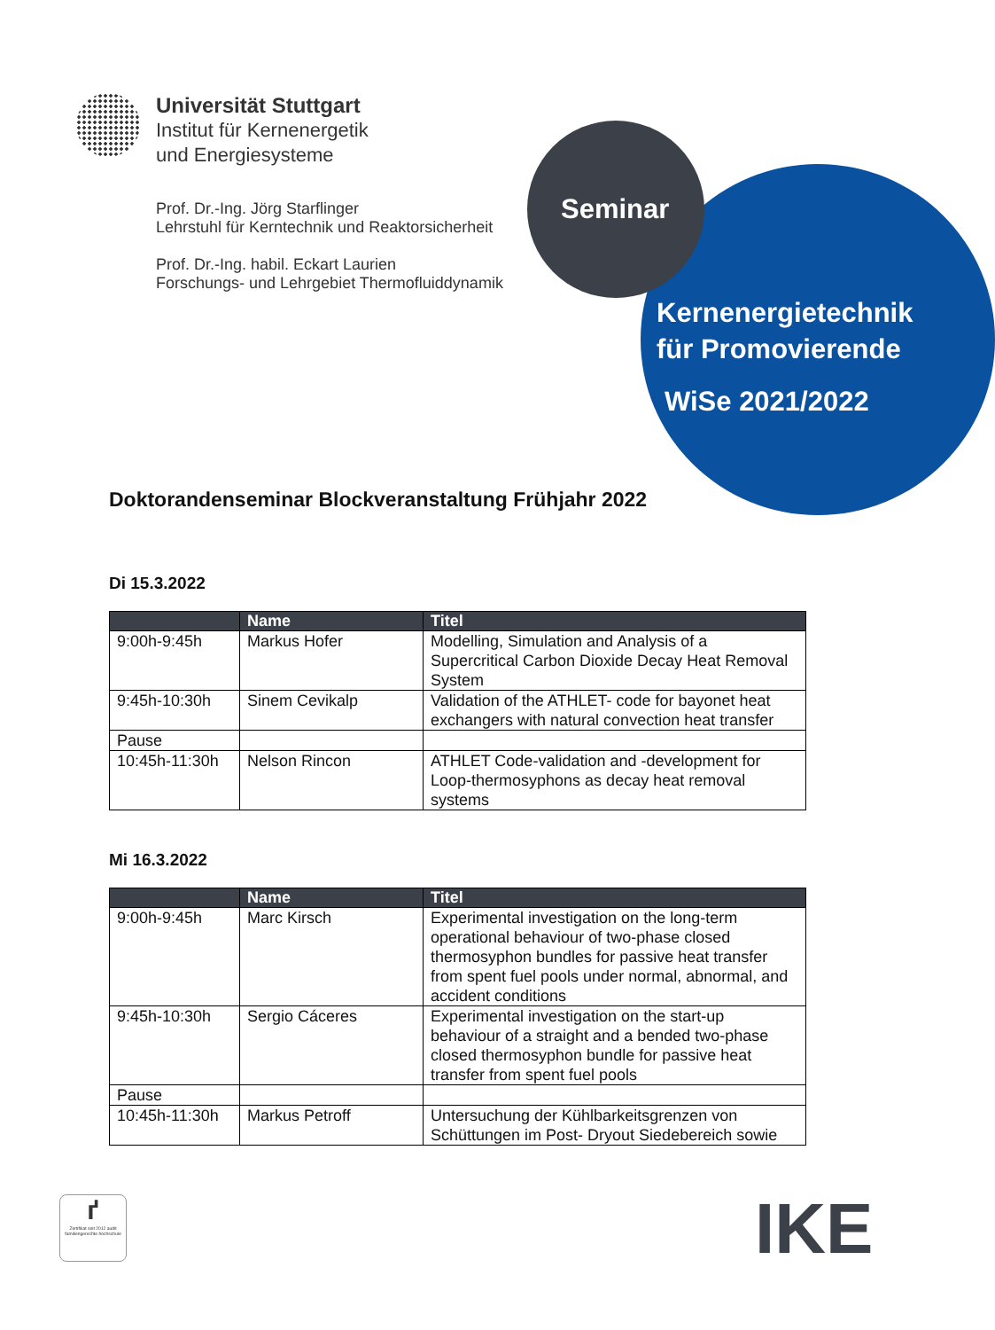Universität Stuttgart
Institut für Kernenergetik
und Energiesysteme
Prof. Dr.-Ing. Jörg Starflinger
Lehrstuhl für Kerntechnik und Reaktorsicherheit
Prof. Dr.-Ing. habil. Eckart Laurien
Forschungs- und Lehrgebiet Thermofluiddynamik
Seminar
Kernenergietechnik
für Promovierende
WiSe 2021/2022
Doktorandenseminar Blockveranstaltung Frühjahr 2022
Di 15.3.2022
| | Name | Titel |
| --- | --- | --- |
| 9:00h-9:45h | Markus Hofer | Modelling, Simulation and Analysis of a Supercritical Carbon Dioxide Decay Heat Removal System |
| 9:45h-10:30h | Sinem Cevikalp | Validation of the ATHLET- code for bayonet heat exchangers with natural convection heat transfer |
| Pause | | |
| 10:45h-11:30h | Nelson Rincon | ATHLET Code-validation and -development for Loop-thermosyphons as decay heat removal systems |
Mi 16.3.2022
| | Name | Titel |
| --- | --- | --- |
| 9:00h-9:45h | Marc Kirsch | Experimental investigation on the long-term operational behaviour of two-phase closed thermosyphon bundles for passive heat transfer from spent fuel pools under normal, abnormal, and accident conditions |
| 9:45h-10:30h | Sergio Cáceres | Experimental investigation on the start-up behaviour of a straight and a bended two-phase closed thermosyphon bundle for passive heat transfer from spent fuel pools |
| Pause | | |
| 10:45h-11:30h | Markus Petroff | Untersuchung der Kühlbarkeitsgrenzen von Schüttungen im Post- Dryout Siedebereich sowie |
ґ
Zertifikat seit 2012 audit familiengerechte hochschule
IKE